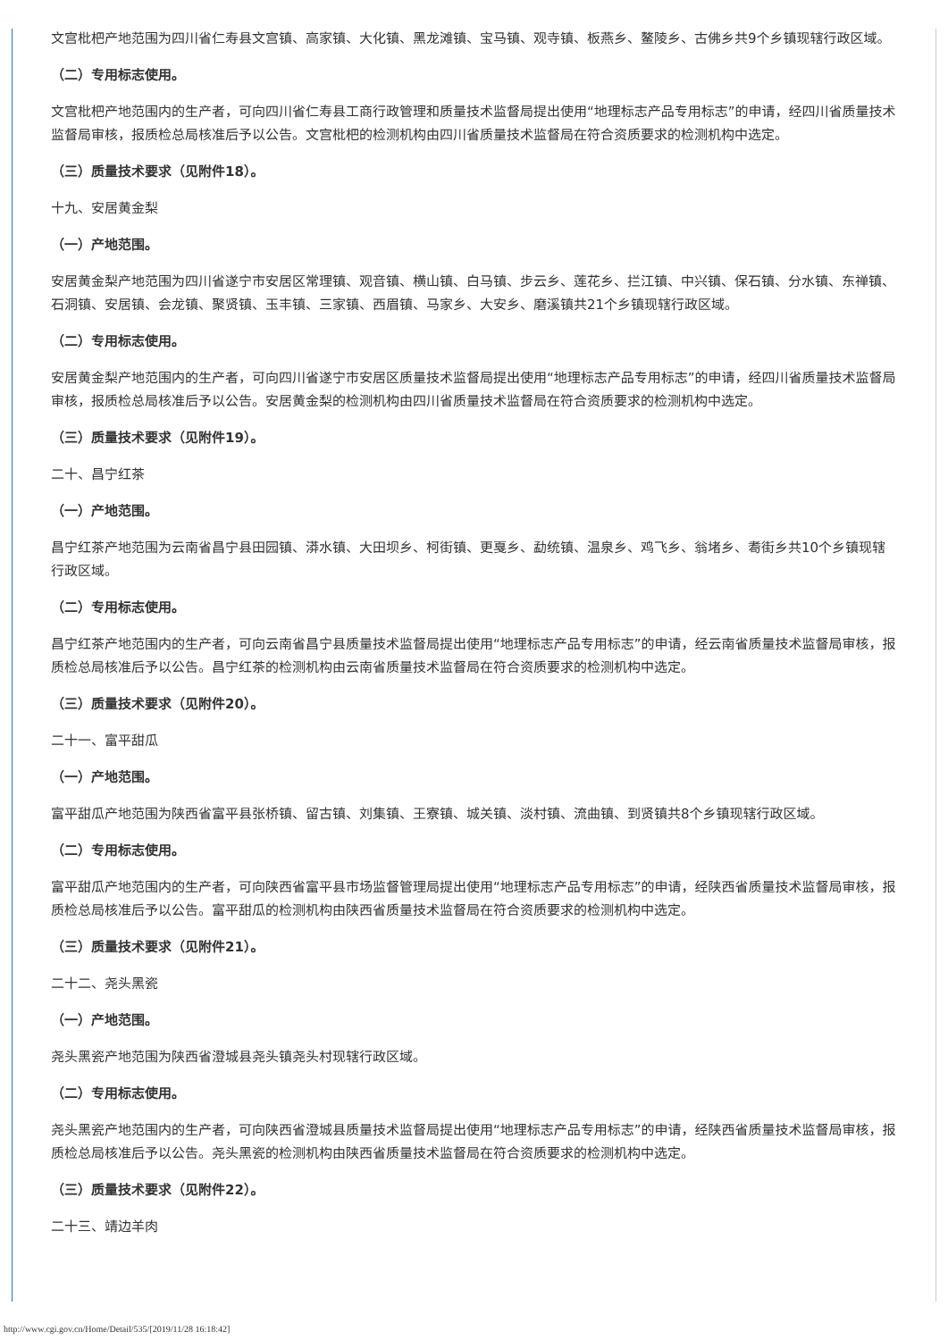文宫枇杷产地范围为四川省仁寿县文宫镇、高家镇、大化镇、黑龙滩镇、宝马镇、观寺镇、板燕乡、鳌陵乡、古佛乡共9个乡镇现辖行政区域。
（二）专用标志使用。
文宫枇杷产地范围内的生产者，可向四川省仁寿县工商行政管理和质量技术监督局提出使用“地理标志产品专用标志”的申请，经四川省质量技术监督局审核，报质检总局核准后予以公告。文宫枇杷的检测机构由四川省质量技术监督局在符合资质要求的检测机构中选定。
（三）质量技术要求（见附件18）。
十九、安居黄金梨
（一）产地范围。
安居黄金梨产地范围为四川省遂宁市安居区常理镇、观音镇、横山镇、白马镇、步云乡、莲花乡、拦江镇、中兴镇、保石镇、分水镇、东禅镇、石洞镇、安居镇、会龙镇、聚贤镇、玉丰镇、三家镇、西眉镇、马家乡、大安乡、磨溪镇共21个乡镇现辖行政区域。
（二）专用标志使用。
安居黄金梨产地范围内的生产者，可向四川省遂宁市安居区质量技术监督局提出使用“地理标志产品专用标志”的申请，经四川省质量技术监督局审核，报质检总局核准后予以公告。安居黄金梨的检测机构由四川省质量技术监督局在符合资质要求的检测机构中选定。
（三）质量技术要求（见附件19）。
二十、昌宁红茶
（一）产地范围。
昌宁红茶产地范围为云南省昌宁县田园镇、漭水镇、大田坝乡、柯街镇、更戛乡、勐统镇、温泉乡、鸡飞乡、翁堵乡、耈街乡共10个乡镇现辖行政区域。
（二）专用标志使用。
昌宁红茶产地范围内的生产者，可向云南省昌宁县质量技术监督局提出使用“地理标志产品专用标志”的申请，经云南省质量技术监督局审核，报质检总局核准后予以公告。昌宁红茶的检测机构由云南省质量技术监督局在符合资质要求的检测机构中选定。
（三）质量技术要求（见附件20）。
二十一、富平甜瓜
（一）产地范围。
富平甜瓜产地范围为陕西省富平县张桥镇、留古镇、刘集镇、王寮镇、城关镇、淡村镇、流曲镇、到贤镇共8个乡镇现辖行政区域。
（二）专用标志使用。
富平甜瓜产地范围内的生产者，可向陕西省富平县市场监督管理局提出使用“地理标志产品专用标志”的申请，经陕西省质量技术监督局审核，报质检总局核准后予以公告。富平甜瓜的检测机构由陕西省质量技术监督局在符合资质要求的检测机构中选定。
（三）质量技术要求（见附件21）。
二十二、尧头黑瓷
（一）产地范围。
尧头黑瓷产地范围为陕西省澄城县尧头镇尧头村现辖行政区域。
（二）专用标志使用。
尧头黑瓷产地范围内的生产者，可向陕西省澄城县质量技术监督局提出使用“地理标志产品专用标志”的申请，经陕西省质量技术监督局审核，报质检总局核准后予以公告。尧头黑瓷的检测机构由陕西省质量技术监督局在符合资质要求的检测机构中选定。
（三）质量技术要求（见附件22）。
二十三、靖边羊肉
http://www.cgi.gov.cn/Home/Detail/535/[2019/11/28 16:18:42]